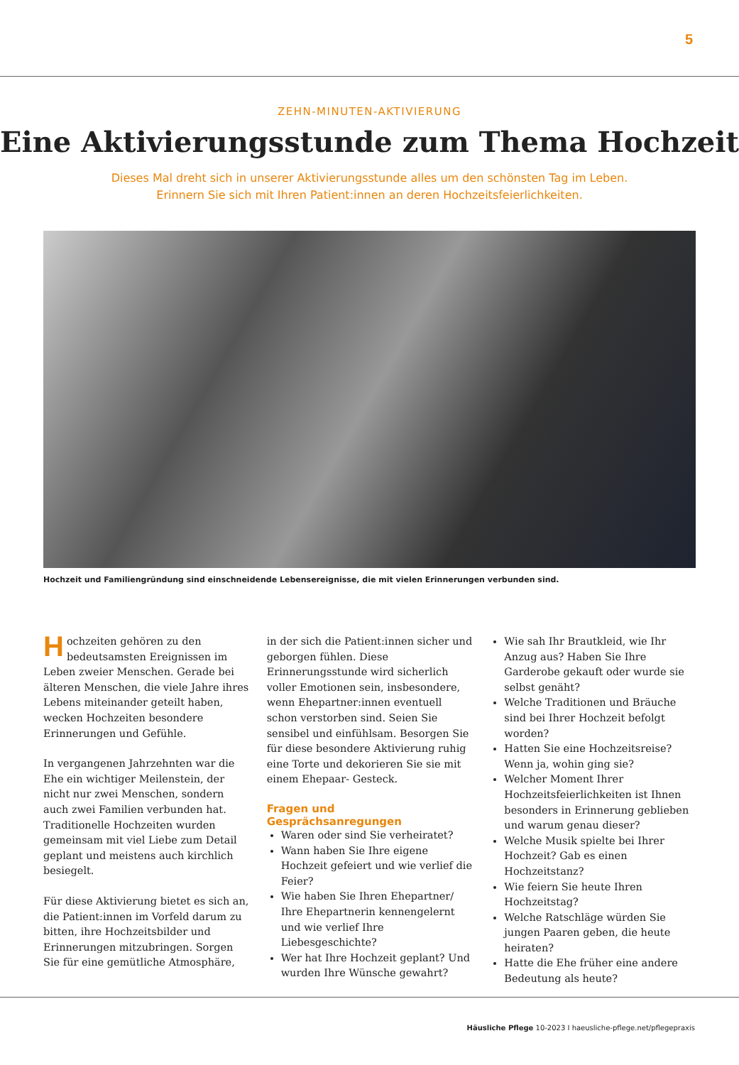5
ZEHN-MINUTEN-AKTIVIERUNG
Eine Aktivierungsstunde zum Thema Hochzeit
Dieses Mal dreht sich in unserer Aktivierungsstunde alles um den schönsten Tag im Leben.
Erinnern Sie sich mit Ihren Patient:innen an deren Hochzeitsfeierlichkeiten.
Hochzeit und Familiengründung sind einschneidende Lebensereignisse, die mit vielen Erinnerungen verbunden sind.
Hochzeiten gehören zu den bedeutsamsten Ereignissen im Leben zweier Menschen. Gerade bei älteren Menschen, die viele Jahre ihres Lebens miteinander geteilt haben, wecken Hochzeiten besondere Erinnerungen und Gefühle.
In vergangenen Jahrzehnten war die Ehe ein wichtiger Meilenstein, der nicht nur zwei Menschen, sondern auch zwei Familien verbunden hat. Traditionelle Hochzeiten wurden gemeinsam mit viel Liebe zum Detail geplant und meistens auch kirchlich besiegelt.
Für diese Aktivierung bietet es sich an, die Patient:innen im Vorfeld darum zu bitten, ihre Hochzeitsbilder und Erinnerungen mitzubringen. Sorgen Sie für eine gemütliche Atmosphäre,
in der sich die Patient:innen sicher und geborgen fühlen. Diese Erinnerungsstunde wird sicherlich voller Emotionen sein, insbesondere, wenn Ehepartner:innen eventuell schon verstorben sind. Seien Sie sensibel und einfühlsam. Besorgen Sie für diese besondere Aktivierung ruhig eine Torte und dekorieren Sie sie mit einem Ehepaar- Gesteck.
Fragen und Gesprächsanregungen
Waren oder sind Sie verheiratet?
Wann haben Sie Ihre eigene Hochzeit gefeiert und wie verlief die Feier?
Wie haben Sie Ihren Ehepartner/ Ihre Ehepartnerin kennengelernt und wie verlief Ihre Liebesgeschichte?
Wer hat Ihre Hochzeit geplant? Und wurden Ihre Wünsche gewahrt?
Wie sah Ihr Brautkleid, wie Ihr Anzug aus? Haben Sie Ihre Garderobe gekauft oder wurde sie selbst genäht?
Welche Traditionen und Bräuche sind bei Ihrer Hochzeit befolgt worden?
Hatten Sie eine Hochzeitsreise? Wenn ja, wohin ging sie?
Welcher Moment Ihrer Hochzeitsfeierlichkeiten ist Ihnen besonders in Erinnerung geblieben und warum genau dieser?
Welche Musik spielte bei Ihrer Hochzeit? Gab es einen Hochzeitstanz?
Wie feiern Sie heute Ihren Hochzeitstag?
Welche Ratschläge würden Sie jungen Paaren geben, die heute heiraten?
Hatte die Ehe früher eine andere Bedeutung als heute?
Häusliche Pflege 10-2023 I haeusliche-pflege.net/pflegepraxis